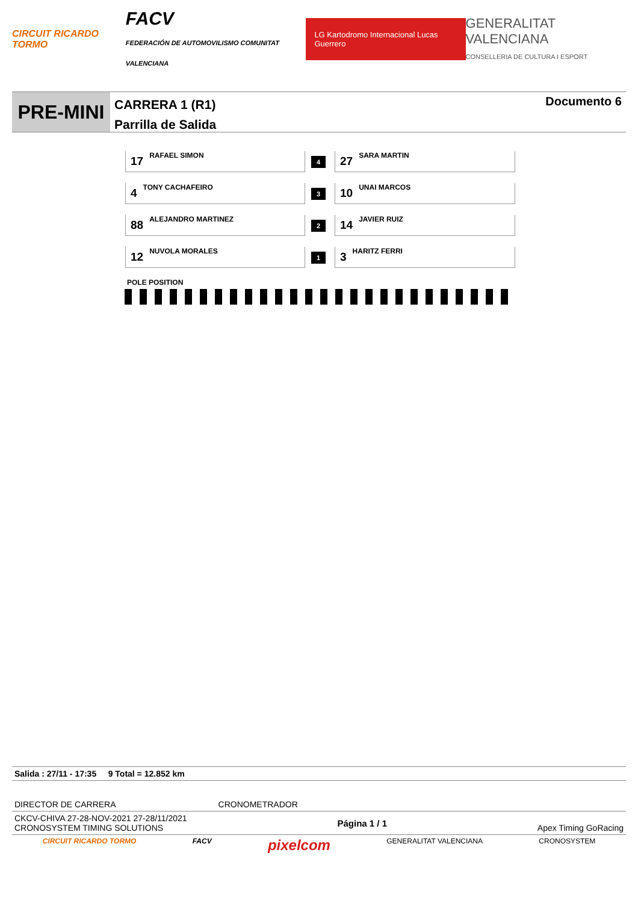CIRCUIT RICARDO TORMO
FACV
FEDERACIÓN DE AUTOMOVILISMO COMUNITAT VALENCIANA
LG Kartodromo Internacional Lucas Guerrero
GENERALITAT VALENCIANA
CONSELLERIA DE CULTURA I ESPORT
PRE-MINI
CARRERA 1 (R1)
Parrilla de Salida
Documento 6
| 17 RAFAEL SIMON | 4 | 27 SARA MARTIN |
| 4 TONY CACHAFEIRO | 3 | 10 UNAI MARCOS |
| 88 ALEJANDRO MARTINEZ | 2 | 14 JAVIER RUIZ |
| 12 NUVOLA MORALES | 1 | 3 HARITZ FERRI |
POLE POSITION
Salida : 27/11 - 17:35 9 Total = 12.852 km
DIRECTOR DE CARRERA CRONOMETRADOR
CKCV-CHIVA 27-28-NOV-2021 27-28/11/2021
CRONOSYSTEM TIMING SOLUTIONS Página 1 / 1 Apex Timing GoRacing
CIRCUIT RICARDO TORMO FACV pixelcom GENERALITAT VALENCIANA CRONOSYSTEM